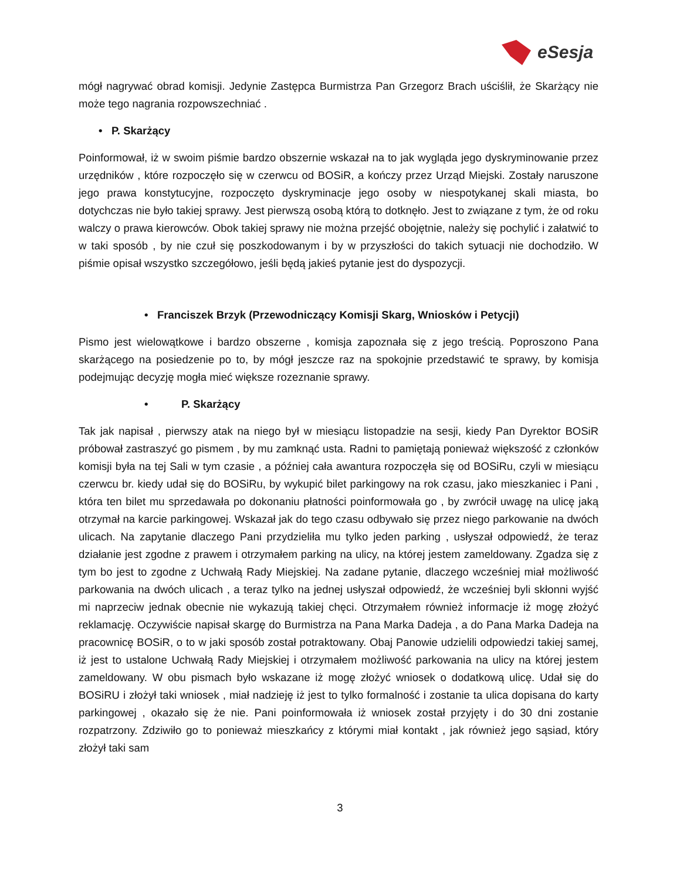eSesja
mógł nagrywać obrad komisji. Jedynie Zastępca Burmistrza Pan Grzegorz Brach uściślił, że Skarżący nie może tego nagrania rozpowszechniać .
• P. Skarżący
Poinformował, iż w swoim piśmie bardzo obszernie wskazał na to jak wygląda jego dyskryminowanie przez urzędników , które rozpoczęło się w czerwcu od BOSiR, a kończy przez Urząd Miejski. Zostały naruszone jego prawa konstytucyjne, rozpoczęto dyskryminacje jego osoby w niespotykanej skali miasta, bo dotychczas nie było takiej sprawy. Jest pierwszą osobą którą to dotknęło. Jest to związane z tym, że od roku walczy o prawa kierowców. Obok takiej sprawy nie można przejść obojętnie, należy się pochylić i załatwić to w taki sposób , by nie czuł się poszkodowanym i by w przyszłości do takich sytuacji nie dochodziło. W piśmie opisał wszystko szczegółowo, jeśli będą jakieś pytanie jest do dyspozycji.
• Franciszek Brzyk (Przewodniczący Komisji Skarg, Wniosków i Petycji)
Pismo jest wielowątkowe i bardzo obszerne , komisja zapoznała się z jego treścią. Poproszono Pana skarżącego na posiedzenie po to, by mógł jeszcze raz na spokojnie przedstawić te sprawy, by komisja podejmując decyzję mogła mieć większe rozeznanie sprawy.
• P. Skarżący
Tak jak napisał , pierwszy atak na niego był w miesiącu listopadzie na sesji, kiedy Pan Dyrektor BOSiR próbował zastraszyć go pismem , by mu zamknąć usta. Radni to pamiętają ponieważ większość z członków komisji była na tej Sali w tym czasie , a później cała awantura rozpoczęła się od BOSiRu, czyli w miesiącu czerwcu br. kiedy udał się do BOSiRu, by wykupić bilet parkingowy na rok czasu, jako mieszkaniec i Pani , która ten bilet mu sprzedawała po dokonaniu płatności poinformowała go , by zwrócił uwagę na ulicę jaką otrzymał na karcie parkingowej. Wskazał jak do tego czasu odbywało się przez niego parkowanie na dwóch ulicach. Na zapytanie dlaczego Pani przydzieliła mu tylko jeden parking , usłyszał odpowiedź, że teraz działanie jest zgodne z prawem i otrzymałem parking na ulicy, na której jestem zameldowany. Zgadza się z tym bo jest to zgodne z Uchwałą Rady Miejskiej. Na zadane pytanie, dlaczego wcześniej miał możliwość parkowania na dwóch ulicach , a teraz tylko na jednej usłyszał odpowiedź, że wcześniej byli skłonni wyjść mi naprzeciw jednak obecnie nie wykazują takiej chęci. Otrzymałem również informacje iż mogę złożyć reklamację. Oczywiście napisał skargę do Burmistrza na Pana Marka Dadeja , a do Pana Marka Dadeja na pracownicę BOSiR, o to w jaki sposób został potraktowany. Obaj Panowie udzielili odpowiedzi takiej samej, iż jest to ustalone Uchwałą Rady Miejskiej i otrzymałem możliwość parkowania na ulicy na której jestem zameldowany. W obu pismach było wskazane iż mogę złożyć wniosek o dodatkową ulicę. Udał się do BOSiRU i złożył taki wniosek , miał nadzieję iż jest to tylko formalność i zostanie ta ulica dopisana do karty parkingowej , okazało się że nie. Pani poinformowała iż wniosek został przyjęty i do 30 dni zostanie rozpatrzony. Zdziwiło go to ponieważ mieszkańcy z którymi miał kontakt , jak również jego sąsiad, który złożył taki sam
3